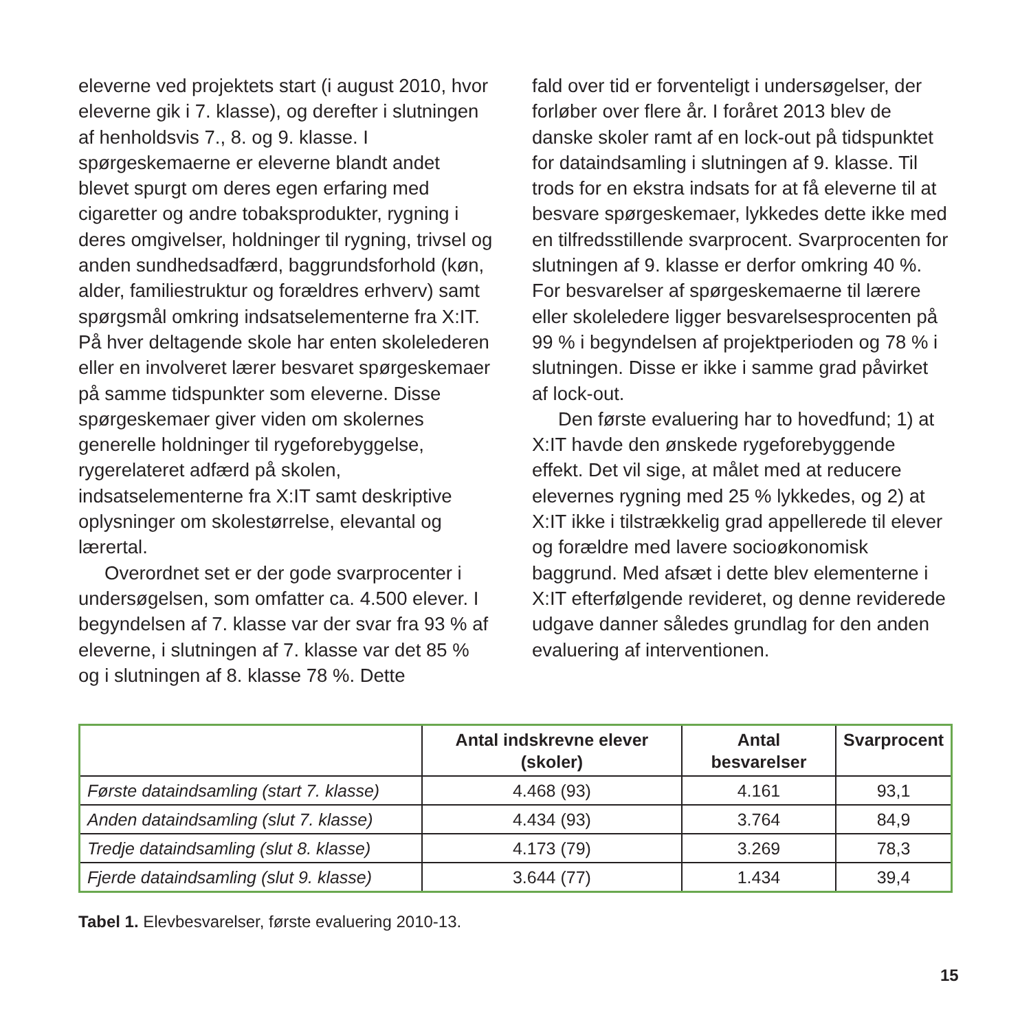eleverne ved projektets start (i august 2010, hvor eleverne gik i 7. klasse), og derefter i slutningen af henholdsvis 7., 8. og 9. klasse. I spørgeskemaerne er eleverne blandt andet blevet spurgt om deres egen erfaring med cigaretter og andre tobaksprodukter, rygning i deres omgivelser, holdninger til rygning, trivsel og anden sundhedsadfærd, baggrundsfor­hold (køn, alder, familiestruktur og forældres erhverv) samt spørgsmål omkring indsatsele­menterne fra X:IT. På hver deltagende skole har enten skolelederen eller en involveret lærer besvaret spørgeskemaer på samme tidspunk­ter som eleverne. Disse spørgeskemaer giver viden om skolernes generelle holdninger til rygeforebyggelse, rygerelateret adfærd på sko­len, indsatselementerne fra X:IT samt deskripti­ve oplysninger om skolestørrelse, elevantal og lærertal.
Overordnet set er der gode svarprocenter i undersøgelsen, som omfatter ca. 4.500 elever. I begyndelsen af 7. klasse var der svar fra 93 % af eleverne, i slutningen af 7. klasse var det 85 % og i slutningen af 8. klasse 78 %. Dette
fald over tid er forventeligt i undersøgelser, der forløber over flere år. I foråret 2013 blev de danske skoler ramt af en lock-out på tidspunk­tet for dataindsamling i slutningen af 9. klasse. Til trods for en ekstra indsats for at få eleverne til at besvare spørgeskemaer, lykkedes det­te ikke med en tilfredsstillende svarprocent. Svarprocenten for slutningen af 9. klasse er derfor omkring 40 %. For besvarelser af spør­geskemaerne til lærere eller skoleledere ligger besvarelsesprocenten på 99 % i begyndelsen af projektperioden og 78 % i slutningen. Disse er ikke i samme grad påvirket af lock-out.
Den første evaluering har to hovedfund; 1) at X:IT havde den ønskede rygeforebyggende effekt. Det vil sige, at målet med at reducere elevernes rygning med 25 % lykkedes, og 2) at X:IT ikke i tilstrækkelig grad appellerede til elever og forældre med lavere socioøkonomisk baggrund. Med afsæt i dette blev elementerne i X:IT efterfølgende revideret, og denne revide­rede udgave danner således grundlag for den anden evaluering af interventionen.
| | Antal indskrevne elever (skoler) | Antal besvarelser | Svarprocent |
| --- | --- | --- | --- |
| Første dataindsamling (start 7. klasse) | 4.468 (93) | 4.161 | 93,1 |
| Anden dataindsamling (slut 7. klasse) | 4.434 (93) | 3.764 | 84,9 |
| Tredje dataindsamling (slut 8. klasse) | 4.173 (79) | 3.269 | 78,3 |
| Fjerde dataindsamling (slut 9. klasse) | 3.644 (77) | 1.434 | 39,4 |
Tabel 1. Elevbesvarelser, første evaluering 2010-13.
15